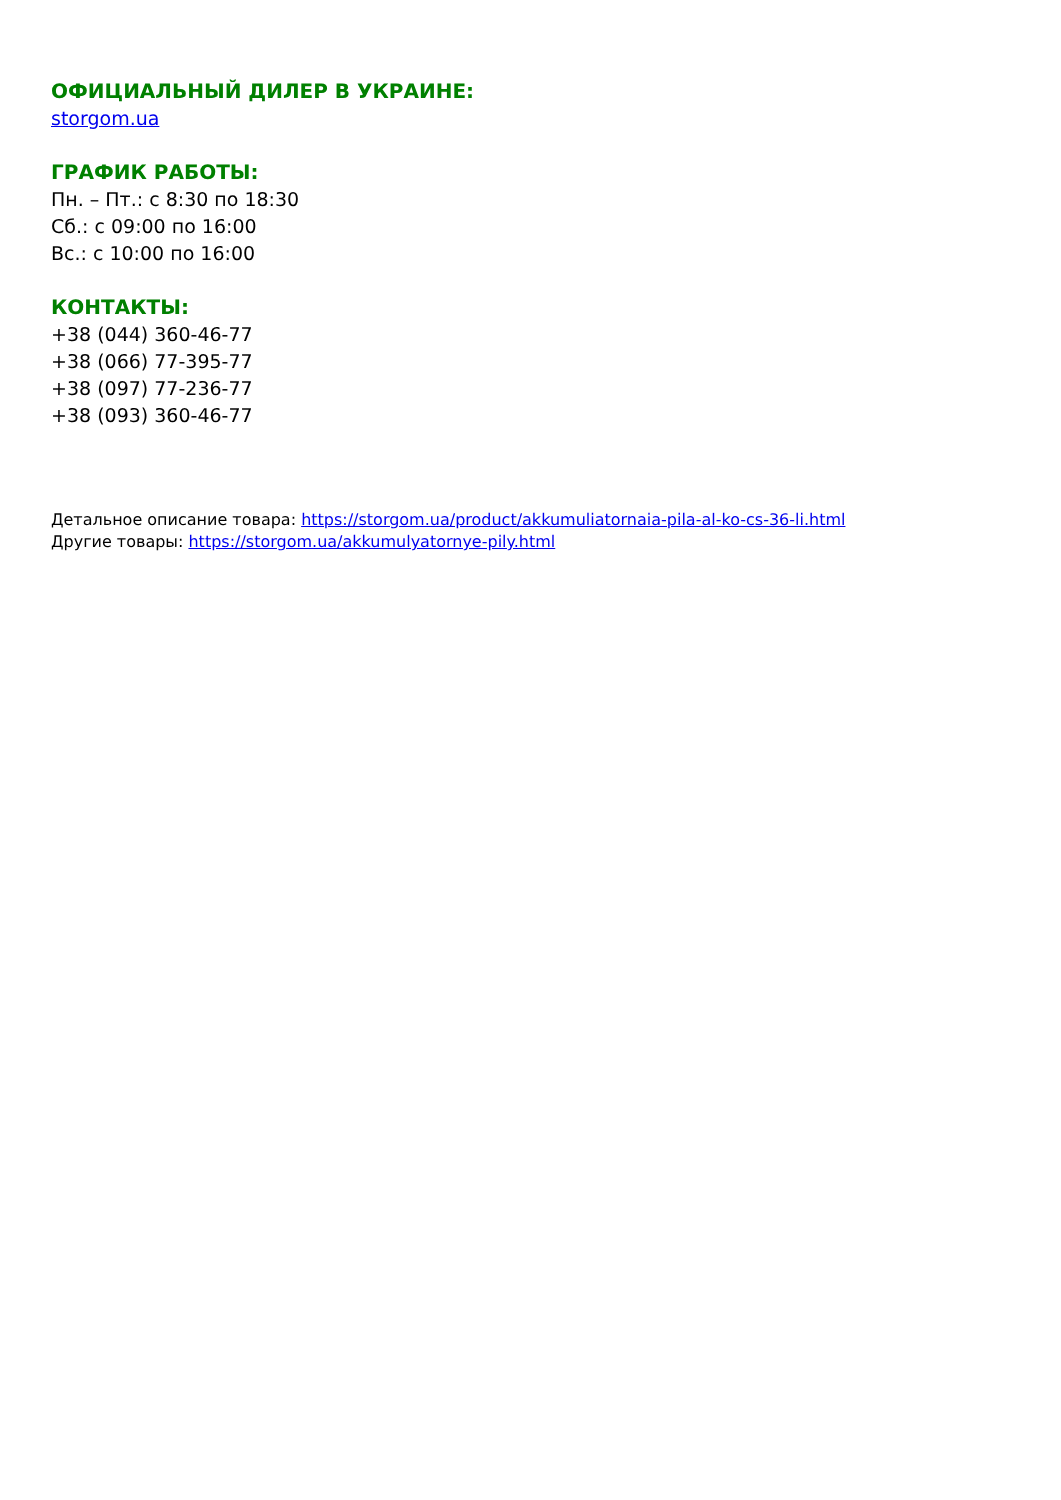ОФИЦИАЛЬНЫЙ ДИЛЕР В УКРАИНЕ:
storgom.ua
ГРАФИК РАБОТЫ:
Пн. – Пт.: с 8:30 по 18:30
Сб.: с 09:00 по 16:00
Вс.: с 10:00 по 16:00
КОНТАКТЫ:
+38 (044) 360-46-77
+38 (066) 77-395-77
+38 (097) 77-236-77
+38 (093) 360-46-77
Детальное описание товара: https://storgom.ua/product/akkumuliatornaia-pila-al-ko-cs-36-li.html
Другие товары: https://storgom.ua/akkumulyatornye-pily.html